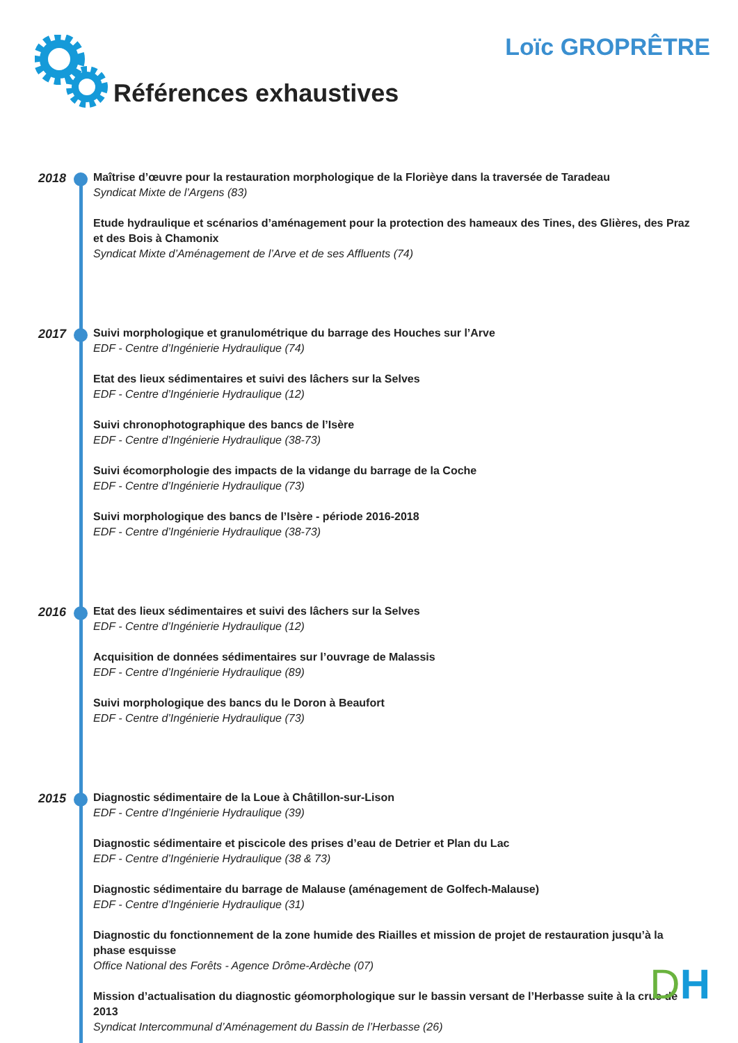Références exhaustives Loïc GROPRÊTRE
2018
Maîtrise d’œuvre pour la restauration morphologique de la Florièye dans la traversée de Taradeau
Syndicat Mixte de l’Argens (83)
Etude hydraulique et scénarios d’aménagement pour la protection des hameaux des Tines, des Glières, des Praz et des Bois à Chamonix
Syndicat Mixte d’Aménagement de l’Arve et de ses Affluents (74)
2017
Suivi morphologique et granulométrique du barrage des Houches sur l’Arve
EDF - Centre d’Ingénierie Hydraulique (74)
Etat des lieux sédimentaires et suivi des lâchers sur la Selves
EDF - Centre d’Ingénierie Hydraulique (12)
Suivi chronophotographique des bancs de l’Isère
EDF - Centre d’Ingénierie Hydraulique (38-73)
Suivi écomorphologie des impacts de la vidange du barrage de la Coche
EDF - Centre d’Ingénierie Hydraulique (73)
Suivi morphologique des bancs de l’Isère - période 2016-2018
EDF - Centre d’Ingénierie Hydraulique (38-73)
2016
Etat des lieux sédimentaires et suivi des lâchers sur la Selves
EDF - Centre d’Ingénierie Hydraulique (12)
Acquisition de données sédimentaires sur l’ouvrage de Malassis
EDF - Centre d’Ingénierie Hydraulique (89)
Suivi morphologique des bancs du le Doron à Beaufort
EDF - Centre d’Ingénierie Hydraulique (73)
2015
Diagnostic sédimentaire de la Loue à Châtillon-sur-Lison
EDF - Centre d’Ingénierie Hydraulique (39)
Diagnostic sédimentaire et piscicole des prises d’eau de Detrier et Plan du Lac
EDF - Centre d’Ingénierie Hydraulique (38 & 73)
Diagnostic sédimentaire du barrage de Malause (aménagement de Golfech-Malause)
EDF - Centre d’Ingénierie Hydraulique (31)
Diagnostic du fonctionnement de la zone humide des Riailles et mission de projet de restauration jusqu’à la phase esquisse
Office National des Forêts - Agence Drôme-Ardèche (07)
Mission d’actualisation du diagnostic géomorphologique sur le bassin versant de l’Herbasse suite à la crue de 2013
Syndicat Intercommunal d’Aménagement du Bassin de l’Herbasse (26)
DH